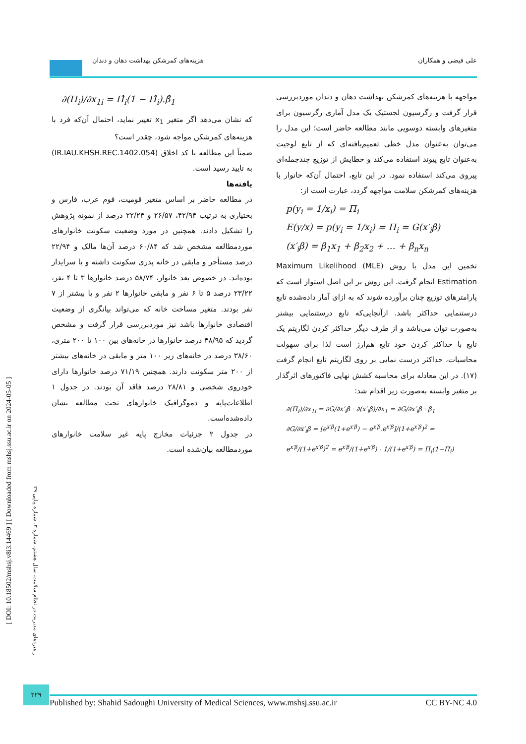علی فیضی و همکاران هزینه‌های کمرشکن بهداشت دهان و دندان
مواجهه با هزینه‌های کمرشکن بهداشت دهان و دندان موردبررسی قرار گرفت و رگرسیون لجستیک یک مدل آماری رگرسیون برای متغیرهای وابسته دوسویی مانند مطالعه حاضر است؛ این مدل را می‌توان به‌عنوان مدل خطی تعمیم‌یافته‌ای که از تابع لوجیت به‌عنوان تابع پیوند استفاده می‌کند و خطایش از توزیع چندجمله‌ای پیروی می‌کند استفاده نمود. در این تابع، احتمال آن‌که خانوار با هزینه‌های کمرشکن سلامت مواجهه گردد، عبارت است از:
p(y<sub>i</sub> = 1/x<sub>i</sub>) = Π<sub>i</sub>
E(y/x) = p(y<sub>i</sub> = 1/x<sub>i</sub>) = Π<sub>i</sub> = G(x′<sub>i</sub>β)
(x′<sub>i</sub>β) = β<sub>1</sub>x<sub>1</sub> + β<sub>2</sub>x<sub>2</sub> + … + β<sub>n</sub>x<sub>n</sub>
تخمین این مدل با روش (MLE) Maximum Likelihood Estimation انجام گرفت. این روش بر این اصل استوار است که پارامترهای توزیع چنان برآورده شوند که به ازای آمار داده‌شده تابع درستنمایی حداکثر باشد. ازآنجایی‌که تابع درستنمایی بیشتر به‌صورت توان می‌باشد و از طرف دیگر حداکثر کردن لگاریتم یک تابع با حداکثر کردن خود تابع هم‌ارز است لذا برای سهولت محاسبات، حداکثر درست نمایی بر روی لگاریتم تابع انجام گرفت (۱۷). در این معادله برای محاسبه کشش نهایی فاکتورهای اثرگذار بر متغیر وابسته به‌صورت زیر اقدام شد:
∂(Π<sub>i</sub>)/∂x<sub>1i</sub> = ∂G/∂x′<sub>i</sub>β · ∂(x′<sub>i</sub>β)/∂x<sub>1</sub> = ∂G/∂x′<sub>i</sub>β · β<sub>1</sub>
∂G/∂x′<sub>i</sub>β = [e<sup>x′β</sup>(1+e<sup>x′β</sup>) − e<sup>x′β</sup>.e<sup>x′β</sup>]/(1+e<sup>x′β</sup>)<sup>2</sup> = e<sup>x′β</sup>/(1+e<sup>x′β</sup>)<sup>2</sup> = e<sup>x′β</sup>/(1+e<sup>x′β</sup>) · 1/(1+e<sup>x′β</sup>) = Π<sub>i</sub>(1−Π<sub>i</sub>)
∂(Π<sub>i</sub>)/∂x<sub>1i</sub> = Π̂<sub>i</sub>(1 − Π̂<sub>i</sub>).β̂<sub>1</sub>
که نشان می‌دهد اگر متغیر x<sub>1</sub> تغییر نماید، احتمال آن‌که فرد با هزینه‌های کمرشکن مواجه شود، چقدر است؟
ضمناً این مطالعه با کد اخلاق (IR.IAU.KHSH.REC.1402.054) به تایید رسید است.
یافته‌ها
در مطالعه حاضر بر اساس متغیر قومیت، قوم عرب، فارس و بختیاری به ترتیب ۴۲/۹۴، ۲۶/۵۷ و ۲۲/۲۴ درصد از نمونه پژوهش را تشکیل دادند. همچنین در مورد وضعیت سکونت خانوارهای موردمطالعه مشخص شد که ۶۰/۸۴ درصد آن‌ها مالک و ۲۲/۹۴ درصد مستأجر و مابقی در خانه پدری سکونت داشته و یا سرایدار بوده‌اند. در خصوص بعد خانوار، ۵۸/۷۴ درصد خانوارها ۳ تا ۴ نفر، ۲۳/۲۲ درصد ۵ تا ۶ نفر و مابقی خانوارها ۲ نفر و یا بیشتر از ۷ نفر بودند. متغیر مساحت خانه که می‌تواند بیانگری از وضعیت اقتصادی خانوارها باشد نیز موردبررسی قرار گرفت و مشخص گردید که ۴۸/۹۵ درصد خانوارها در خانه‌های بین ۱۰۰ تا ۲۰۰ متری، ۳۸/۶۰ درصد در خانه‌های زیر ۱۰۰ متر و مابقی در خانه‌های بیشتر از ۲۰۰ متر سکونت دارند. همچنین ۷۱/۱۹ درصد خانوارها دارای خودروی شخصی و ۲۸/۸۱ درصد فاقد آن بودند. در جدول ۱ اطلاعات‌پایه و دموگرافیک خانوارهای تحت مطالعه نشان داده‌شده‌است.
در جدول ۲ جزئیات مخارج پایه غیر سلامت خانوارهای موردمطالعه بیان‌شده است.
[ DOI: 10.18502/mshsj.v8i3.14469 ] [ Downloaded from mshsj.ssu.ac.ir on 2024-05-05 ]
راهبردهای مدیریت در نظام سلامت، سال هشتم، شماره ۳، شماره پیاپی ۲۹
۳۲۹
Published by: Shahid Sadoughi University of Medical Sciences, www.mshsj.ssu.ac.ir CC BY-NC 4.0